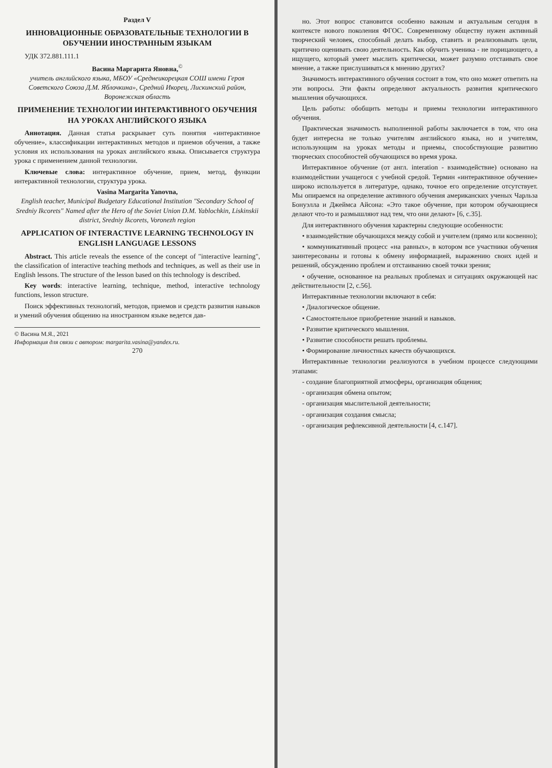Раздел V
ИННОВАЦИОННЫЕ ОБРАЗОВАТЕЛЬНЫЕ ТЕХНОЛОГИИ В ОБУЧЕНИИ ИНОСТРАННЫМ ЯЗЫКАМ
УДК 372.881.111.1
Васина Маргарита Яновна,<sup>©</sup>
учитель английского языка, МБОУ «Среднеикорецкая СОШ имени Героя Советского Союза Д.М. Яблочкина», Средний Икорец, Лискинский район, Воронежская область
ПРИМЕНЕНИЕ ТЕХНОЛОГИИ ИНТЕРАКТИВНОГО ОБУЧЕНИЯ НА УРОКАХ АНГЛИЙСКОГО ЯЗЫКА
Аннотация. Данная статья раскрывает суть понятия «интерактивное обучение», классификации интерактивных методов и приемов обучения, а также условия их использования на уроках английского языка. Описывается структура урока с применением данной технологии.
Ключевые слова: интерактивное обучение, прием, метод, функции интерактивной технологии, структура урока.
Vasina Margarita Yanovna,
English teacher, Municipal Budgetary Educational Institution "Secondary School of Sredniy Ikcorets" Named after the Hero of the Soviet Union D.M. Yablochkin, Liskinskii district, Sredniy Ikcorets, Voronezh region
APPLICATION OF INTERACTIVE LEARNING TECHNOLOGY IN ENGLISH LANGUAGE LESSONS
Abstract. This article reveals the essence of the concept of "interactive learning", the classification of interactive teaching methods and techniques, as well as their use in English lessons. The structure of the lesson based on this technology is described.
Key words: interactive learning, technique, method, interactive technology functions, lesson structure.
Поиск эффективных технологий, методов, приемов и средств развития навыков и умений обучения общению на иностранном языке ведется дав-
© Васина М.Я., 2021
Информация для связи с автором: margarita.vasina@yandex.ru.
270
но. Этот вопрос становится особенно важным и актуальным сегодня в контексте нового поколения ФГОС. Современному обществу нужен активный творческий человек, способный делать выбор, ставить и реализовывать цели, критично оценивать свою деятельность. Как обучить ученика - не порицающего, а ищущего, который умеет мыслить критически, может разумно отстаивать свое мнение, а также прислушиваться к мнению других?
Значимость интерактивного обучения состоит в том, что оно может ответить на эти вопросы. Эти факты определяют актуальность развития критического мышления обучающихся.
Цель работы: обобщить методы и приемы технологии интерактивного обучения.
Практическая значимость выполненной работы заключается в том, что она будет интересна не только учителям английского языка, но и учителям, использующим на уроках методы и приемы, способствующие развитию творческих способностей обучающихся во время урока.
Интерактивное обучение (от англ. interation - взаимодействие) основано на взаимодействии учащегося с учебной средой. Термин «интерактивное обучение» широко используется в литературе, однако, точное его определение отсутствует. Мы опираемся на определение активного обучения американских ученых Чарльза Бонуэлла и Джеймса Айсона: «Это такое обучение, при котором обучающиеся делают что-то и размышляют над тем, что они делают» [6, с.35].
Для интерактивного обучения характерны следующие особенности:
• взаимодействие обучающихся между собой и учителем (прямо или косвенно);
• коммуникативный процесс «на равных», в котором все участники обучения заинтересованы и готовы к обмену информацией, выражению своих идей и решений, обсуждению проблем и отстаиванию своей точки зрения;
• обучение, основанное на реальных проблемах и ситуациях окружающей нас действительности [2, с.56].
Интерактивные технологии включают в себя:
• Диалогическое общение.
• Самостоятельное приобретение знаний и навыков.
• Развитие критического мышления.
• Развитие способности решать проблемы.
• Формирование личностных качеств обучающихся.
Интерактивные технологии реализуются в учебном процессе следующими этапами:
- создание благоприятной атмосферы, организация общения;
- организация обмена опытом;
- организация мыслительной деятельности;
- организация создания смысла;
- организация рефлексивной деятельности [4, с.147].